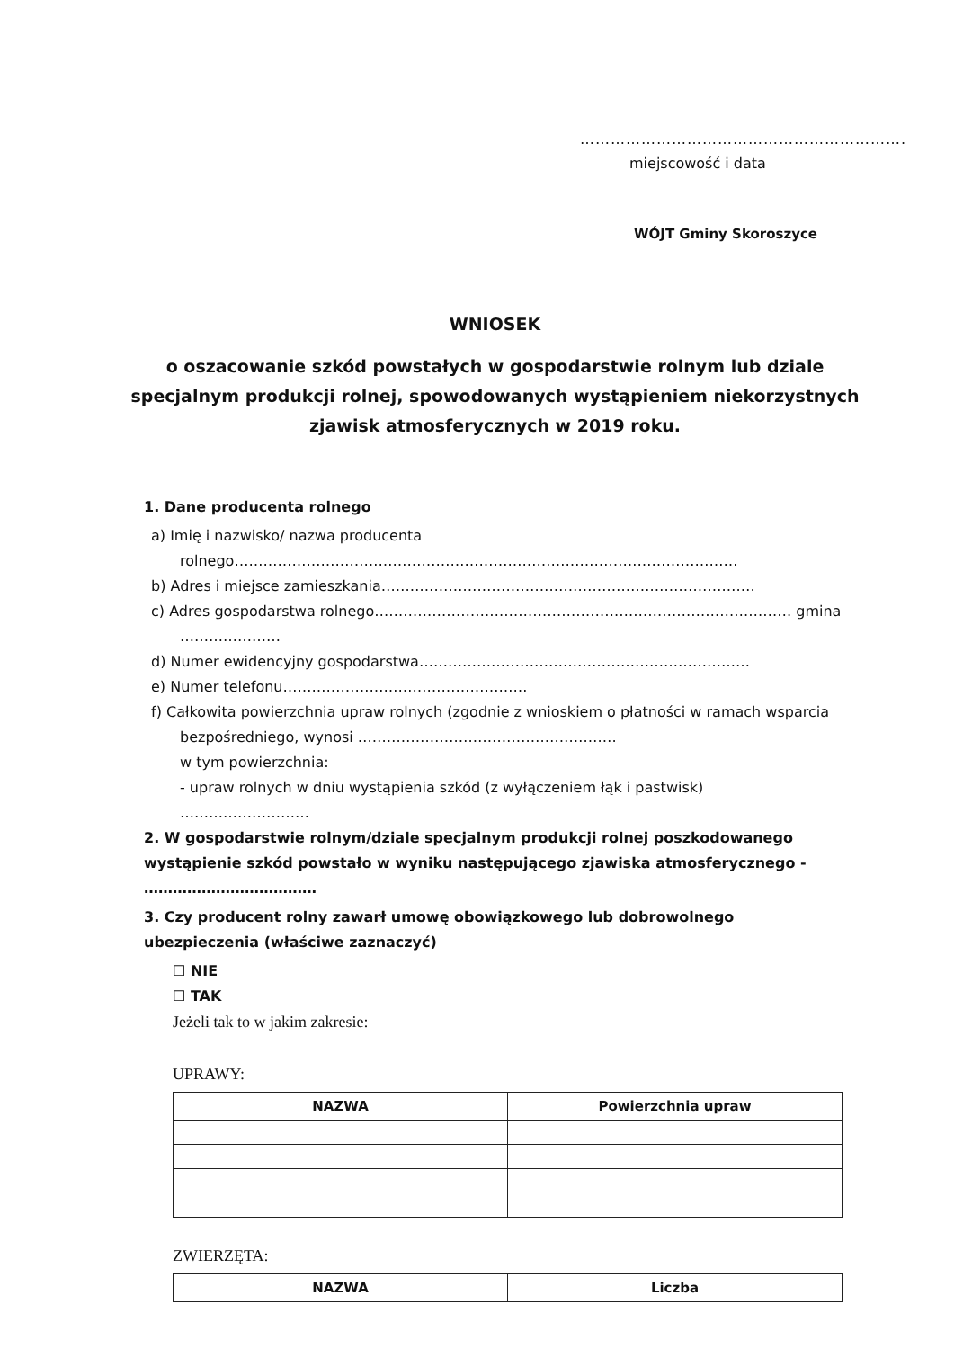……………………………………………………….
miejscowość i data
WÓJT Gminy Skoroszyce
WNIOSEK
o oszacowanie szkód powstałych w gospodarstwie rolnym lub dziale specjalnym produkcji rolnej, spowodowanych wystąpieniem niekorzystnych zjawisk atmosferycznych w 2019 roku.
1. Dane producenta rolnego
a) Imię i nazwisko/ nazwa producenta rolnego……………………………………………………………………………………………
b) Adres i miejsce zamieszkania……………………………………………………………………
c) Adres gospodarstwa rolnego…………………………………………………………………………… gmina …………………
d) Numer ewidencyjny gospodarstwa……………………………………………………………
e) Numer telefonu……………………………………………
f) Całkowita powierzchnia upraw rolnych (zgodnie z wnioskiem o płatności w ramach wsparcia bezpośredniego, wynosi ………………………………………………
w tym powierzchnia:
- upraw rolnych w dniu wystąpienia szkód (z wyłączeniem łąk i pastwisk)
………………………
2. W gospodarstwie rolnym/dziale specjalnym produkcji rolnej poszkodowanego wystąpienie szkód powstało w wyniku następującego zjawiska atmosferycznego - ………………………………
3. Czy producent rolny zawarł umowę obowiązkowego lub dobrowolnego ubezpieczenia (właściwe zaznaczyć)
☐ NIE
☐ TAK
Jeżeli tak to w jakim zakresie:
UPRAWY:
| NAZWA | Powierzchnia upraw |
| --- | --- |
ZWIERZĘTA:
| NAZWA | Liczba |
| --- | --- |